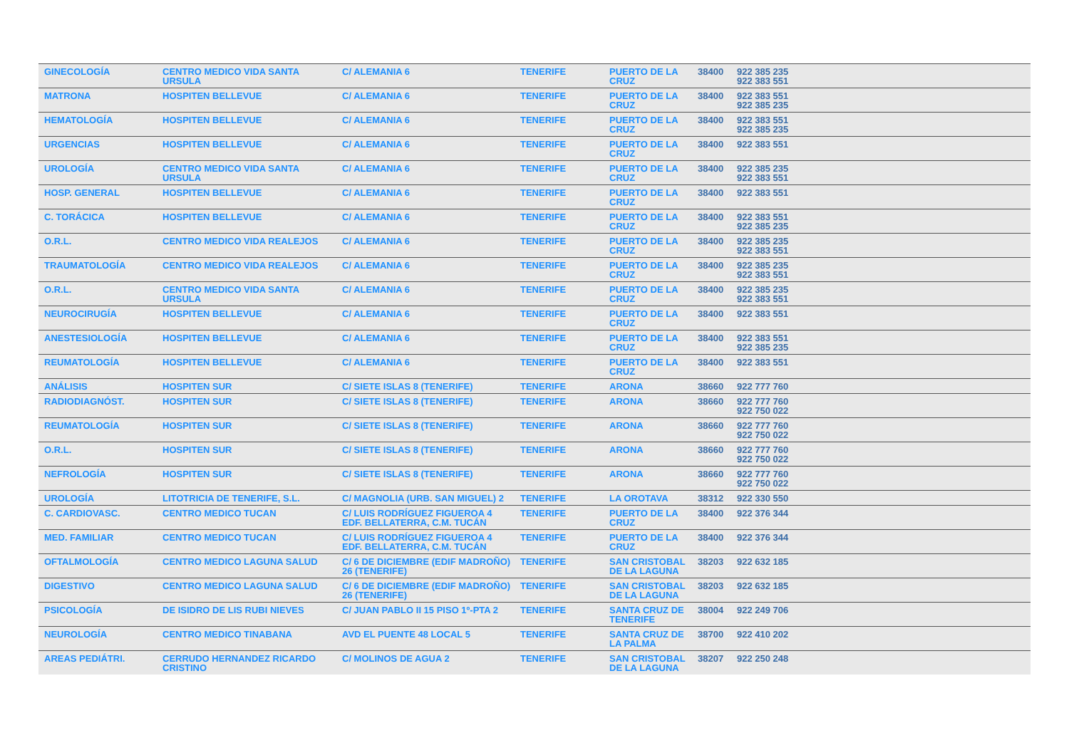| GINECOLOGÍA | CENTRO MEDICO VIDA SANTA URSULA | C/ ALEMANIA 6 | TENERIFE | PUERTO DE LA CRUZ | 38400 | 922 385 235 922 383 551 |
| MATRONA | HOSPITEN BELLEVUE | C/ ALEMANIA 6 | TENERIFE | PUERTO DE LA CRUZ | 38400 | 922 383 551 922 385 235 |
| HEMATOLOGÍA | HOSPITEN BELLEVUE | C/ ALEMANIA 6 | TENERIFE | PUERTO DE LA CRUZ | 38400 | 922 383 551 922 385 235 |
| URGENCIAS | HOSPITEN BELLEVUE | C/ ALEMANIA 6 | TENERIFE | PUERTO DE LA CRUZ | 38400 | 922 383 551 |
| UROLOGÍA | CENTRO MEDICO VIDA SANTA URSULA | C/ ALEMANIA 6 | TENERIFE | PUERTO DE LA CRUZ | 38400 | 922 385 235 922 383 551 |
| HOSP. GENERAL | HOSPITEN BELLEVUE | C/ ALEMANIA 6 | TENERIFE | PUERTO DE LA CRUZ | 38400 | 922 383 551 |
| C. TORÁCICA | HOSPITEN BELLEVUE | C/ ALEMANIA 6 | TENERIFE | PUERTO DE LA CRUZ | 38400 | 922 383 551 922 385 235 |
| O.R.L. | CENTRO MEDICO VIDA REALEJOS | C/ ALEMANIA 6 | TENERIFE | PUERTO DE LA CRUZ | 38400 | 922 385 235 922 383 551 |
| TRAUMATOLOGÍA | CENTRO MEDICO VIDA REALEJOS | C/ ALEMANIA 6 | TENERIFE | PUERTO DE LA CRUZ | 38400 | 922 385 235 922 383 551 |
| O.R.L. | CENTRO MEDICO VIDA SANTA URSULA | C/ ALEMANIA 6 | TENERIFE | PUERTO DE LA CRUZ | 38400 | 922 385 235 922 383 551 |
| NEUROCIRUGÍA | HOSPITEN BELLEVUE | C/ ALEMANIA 6 | TENERIFE | PUERTO DE LA CRUZ | 38400 | 922 383 551 |
| ANESTESIOLOGÍA | HOSPITEN BELLEVUE | C/ ALEMANIA 6 | TENERIFE | PUERTO DE LA CRUZ | 38400 | 922 383 551 922 385 235 |
| REUMATOLOGÍA | HOSPITEN BELLEVUE | C/ ALEMANIA 6 | TENERIFE | PUERTO DE LA CRUZ | 38400 | 922 383 551 |
| ANÁLISIS | HOSPITEN SUR | C/ SIETE ISLAS 8 (TENERIFE) | TENERIFE | ARONA | 38660 | 922 777 760 |
| RADIODIAGNÓST. | HOSPITEN SUR | C/ SIETE ISLAS 8 (TENERIFE) | TENERIFE | ARONA | 38660 | 922 777 760 922 750 022 |
| REUMATOLOGÍA | HOSPITEN SUR | C/ SIETE ISLAS 8 (TENERIFE) | TENERIFE | ARONA | 38660 | 922 777 760 922 750 022 |
| O.R.L. | HOSPITEN SUR | C/ SIETE ISLAS 8 (TENERIFE) | TENERIFE | ARONA | 38660 | 922 777 760 922 750 022 |
| NEFROLOGÍA | HOSPITEN SUR | C/ SIETE ISLAS 8 (TENERIFE) | TENERIFE | ARONA | 38660 | 922 777 760 922 750 022 |
| UROLOGÍA | LITOTRICIA DE TENERIFE, S.L. | C/ MAGNOLIA (URB. SAN MIGUEL) 2 | TENERIFE | LA OROTAVA | 38312 | 922 330 550 |
| C. CARDIOVASC. | CENTRO MEDICO TUCAN | C/ LUIS RODRÍGUEZ FIGUEROA 4 EDF. BELLATERRA, C.M. TUCÁN | TENERIFE | PUERTO DE LA CRUZ | 38400 | 922 376 344 |
| MED. FAMILIAR | CENTRO MEDICO TUCAN | C/ LUIS RODRÍGUEZ FIGUEROA 4 EDF. BELLATERRA, C.M. TUCÁN | TENERIFE | PUERTO DE LA CRUZ | 38400 | 922 376 344 |
| OFTALMOLOGÍA | CENTRO MEDICO LAGUNA SALUD | C/ 6 DE DICIEMBRE (EDIF MADROÑO) 26 (TENERIFE) | TENERIFE | SAN CRISTOBAL DE LA LAGUNA | 38203 | 922 632 185 |
| DIGESTIVO | CENTRO MEDICO LAGUNA SALUD | C/ 6 DE DICIEMBRE (EDIF MADROÑO) 26 (TENERIFE) | TENERIFE | SAN CRISTOBAL DE LA LAGUNA | 38203 | 922 632 185 |
| PSICOLOGÍA | DE ISIDRO DE LIS RUBI NIEVES | C/ JUAN PABLO II 15 PISO 1º-PTA 2 | TENERIFE | SANTA CRUZ DE TENERIFE | 38004 | 922 249 706 |
| NEUROLOGÍA | CENTRO MEDICO TINABANA | AVD EL PUENTE 48 LOCAL 5 | TENERIFE | SANTA CRUZ DE LA PALMA | 38700 | 922 410 202 |
| AREAS PEDIÁTRI. | CERRUDO HERNANDEZ RICARDO CRISTINO | C/ MOLINOS DE AGUA 2 | TENERIFE | SAN CRISTOBAL DE LA LAGUNA | 38207 | 922 250 248 |